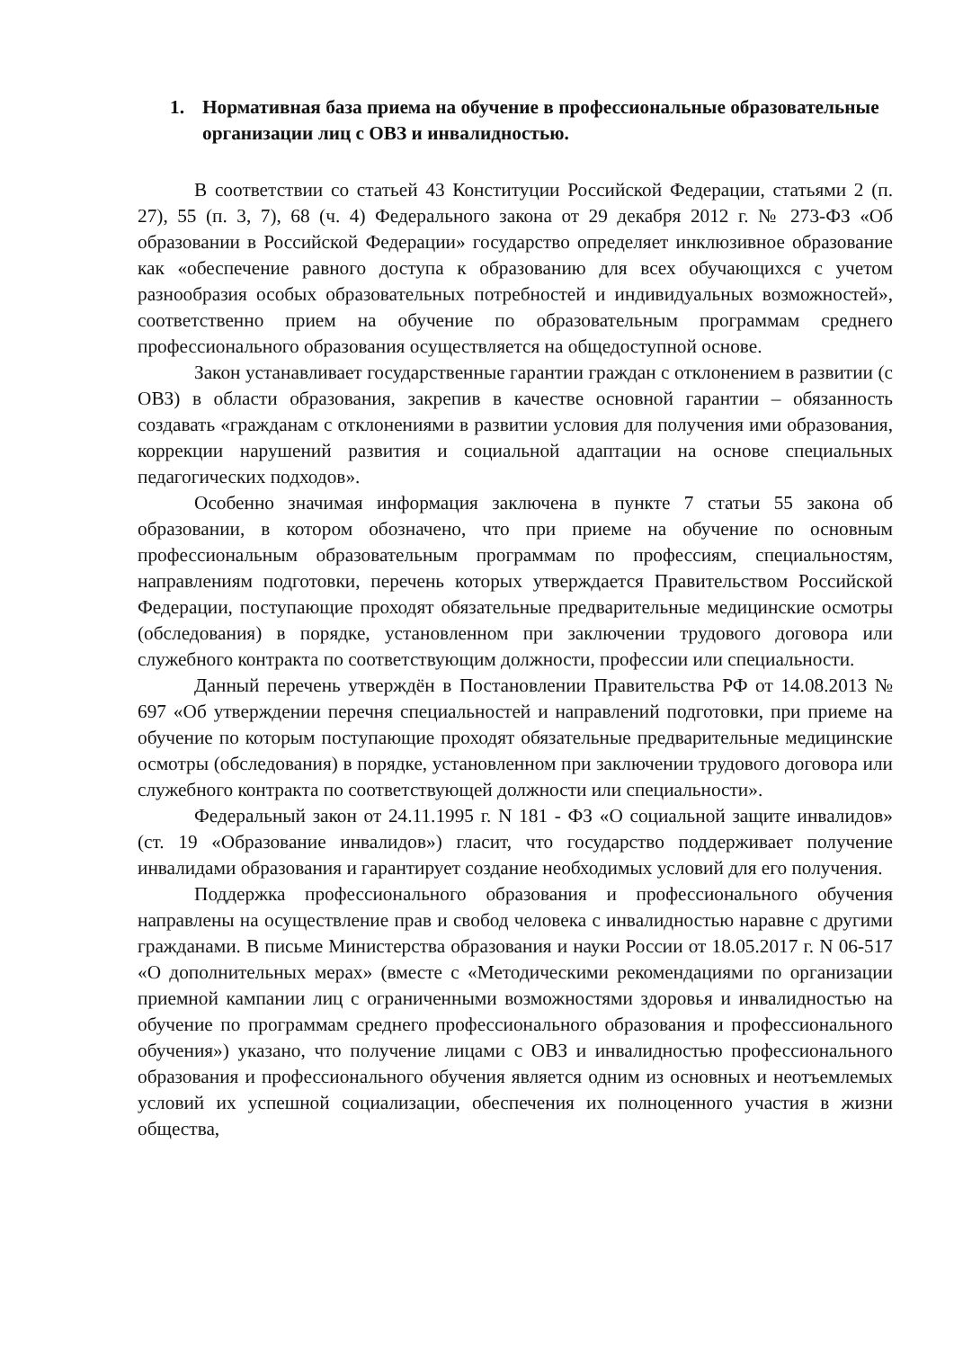1. Нормативная база приема на обучение в профессиональные образовательные организации лиц с ОВЗ и инвалидностью.
В соответствии со статьей 43 Конституции Российской Федерации, статьями 2 (п. 27), 55 (п. 3, 7), 68 (ч. 4) Федерального закона от 29 декабря 2012 г. № 273-ФЗ «Об образовании в Российской Федерации» государство определяет инклюзивное образование как «обеспечение равного доступа к образованию для всех обучающихся с учетом разнообразия особых образовательных потребностей и индивидуальных возможностей», соответственно прием на обучение по образовательным программам среднего профессионального образования осуществляется на общедоступной основе.
Закон устанавливает государственные гарантии граждан с отклонением в развитии (с ОВЗ) в области образования, закрепив в качестве основной гарантии – обязанность создавать «гражданам с отклонениями в развитии условия для получения ими образования, коррекции нарушений развития и социальной адаптации на основе специальных педагогических подходов».
Особенно значимая информация заключена в пункте 7 статьи 55 закона об образовании, в котором обозначено, что при приеме на обучение по основным профессиональным образовательным программам по профессиям, специальностям, направлениям подготовки, перечень которых утверждается Правительством Российской Федерации, поступающие проходят обязательные предварительные медицинские осмотры (обследования) в порядке, установленном при заключении трудового договора или служебного контракта по соответствующим должности, профессии или специальности.
Данный перечень утверждён в Постановлении Правительства РФ от 14.08.2013 № 697 «Об утверждении перечня специальностей и направлений подготовки, при приеме на обучение по которым поступающие проходят обязательные предварительные медицинские осмотры (обследования) в порядке, установленном при заключении трудового договора или служебного контракта по соответствующей должности или специальности».
Федеральный закон от 24.11.1995 г. N 181 - ФЗ «О социальной защите инвалидов» (ст. 19 «Образование инвалидов») гласит, что государство поддерживает получение инвалидами образования и гарантирует создание необходимых условий для его получения.
Поддержка профессионального образования и профессионального обучения направлены на осуществление прав и свобод человека с инвалидностью наравне с другими гражданами. В письме Министерства образования и науки России от 18.05.2017 г. N 06-517 «О дополнительных мерах» (вместе с «Методическими рекомендациями по организации приемной кампании лиц с ограниченными возможностями здоровья и инвалидностью на обучение по программам среднего профессионального образования и профессионального обучения») указано, что получение лицами с ОВЗ и инвалидностью профессионального образования и профессионального обучения является одним из основных и неотъемлемых условий их успешной социализации, обеспечения их полноценного участия в жизни общества,